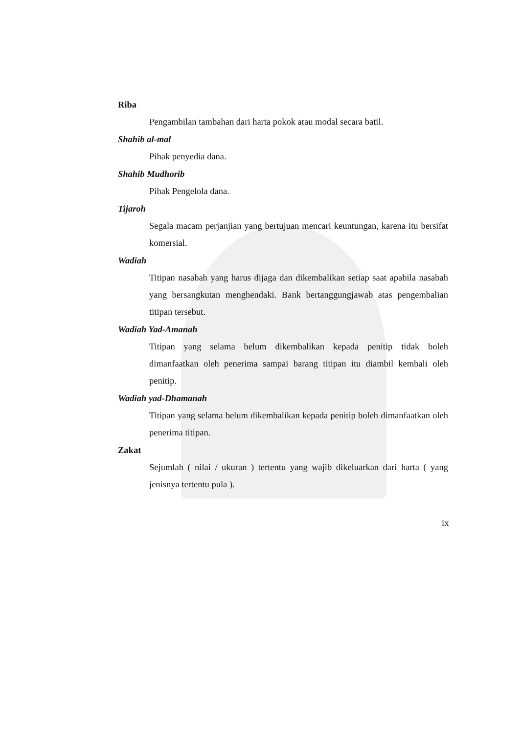Riba
Pengambilan tambahan dari harta pokok atau modal secara batil.
Shahib al-mal
Pihak penyedia dana.
Shahib Mudhorib
Pihak Pengelola dana.
Tijaroh
Segala macam perjanjian yang bertujuan mencari keuntungan, karena itu bersifat komersial.
Wadiah
Titipan nasabah yang harus dijaga dan dikembalikan setiap saat apabila nasabah yang bersangkutan menghendaki. Bank bertanggungjawab atas pengembalian titipan tersebut.
Wadiah Yad-Amanah
Titipan yang selama belum dikembalikan kepada penitip tidak boleh dimanfaatkan oleh penerima sampai barang titipan itu diambil kembali oleh penitip.
Wadiah yad-Dhamanah
Titipan yang selama belum dikembalikan kepada penitip boleh dimanfaatkan oleh penerima titipan.
Zakat
Sejumlah ( nilai / ukuran ) tertentu yang wajib dikeluarkan dari harta ( yang jenisnya tertentu pula ).
ix